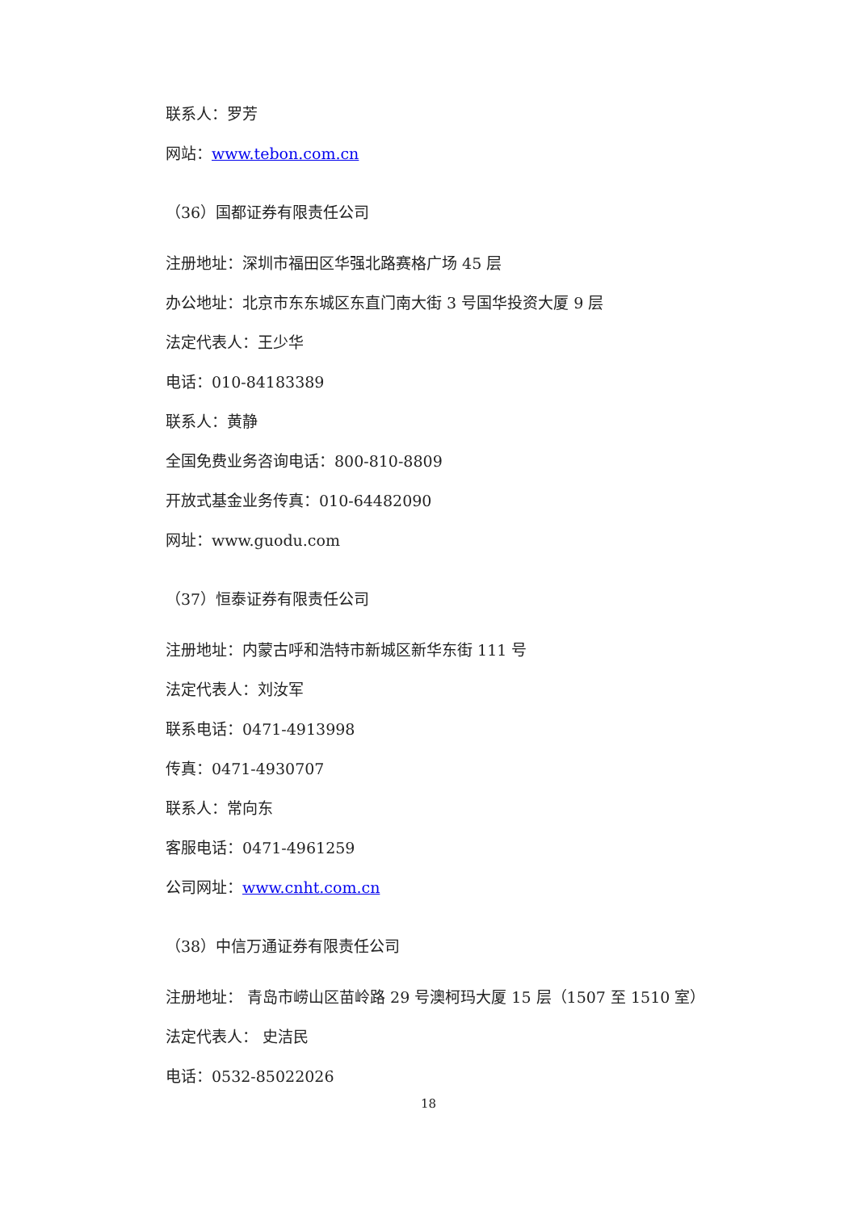联系人：罗芳
网站：www.tebon.com.cn
（36）国都证券有限责任公司
注册地址：深圳市福田区华强北路赛格广场 45 层
办公地址：北京市东东城区东直门南大街 3 号国华投资大厦 9 层
法定代表人：王少华
电话：010-84183389
联系人：黄静
全国免费业务咨询电话：800-810-8809
开放式基金业务传真：010-64482090
网址：www.guodu.com
（37）恒泰证券有限责任公司
注册地址：内蒙古呼和浩特市新城区新华东街 111 号
法定代表人：刘汝军
联系电话：0471-4913998
传真：0471-4930707
联系人：常向东
客服电话：0471-4961259
公司网址：www.cnht.com.cn
（38）中信万通证券有限责任公司
注册地址： 青岛市崂山区苗岭路 29 号澳柯玛大厦 15 层（1507 至 1510 室）
法定代表人： 史洁民
电话：0532-85022026
18